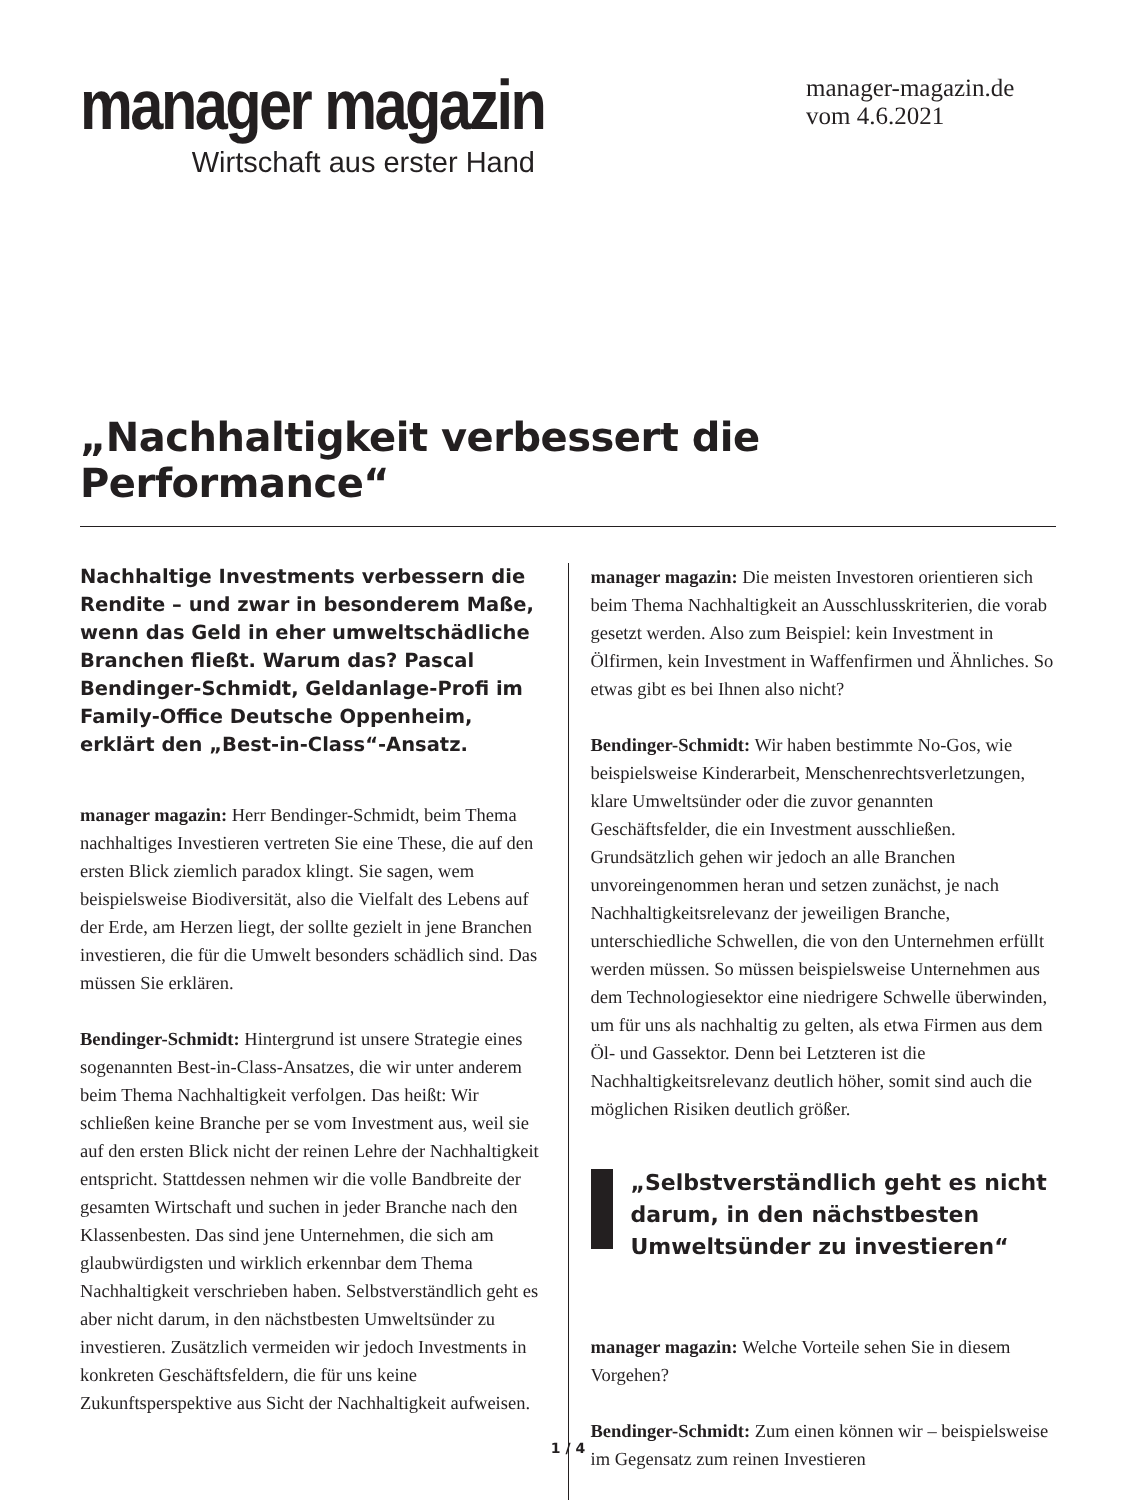manager magazin
Wirtschaft aus erster Hand
manager-magazin.de
vom 4.6.2021
„Nachhaltigkeit verbessert die Performance“
Nachhaltige Investments verbessern die Rendite – und zwar in besonderem Maße, wenn das Geld in eher umweltschädliche Branchen fließt. Warum das? Pascal Bendinger-Schmidt, Geldanlage-Profi im Family-Office Deutsche Oppenheim, erklärt den „Best-in-Class“-Ansatz.
manager magazin: Herr Bendinger-Schmidt, beim Thema nachhaltiges Investieren vertreten Sie eine These, die auf den ersten Blick ziemlich paradox klingt. Sie sagen, wem beispielsweise Biodiversität, also die Vielfalt des Lebens auf der Erde, am Herzen liegt, der sollte gezielt in jene Branchen investieren, die für die Umwelt besonders schädlich sind. Das müssen Sie erklären.
Bendinger-Schmidt: Hintergrund ist unsere Strategie eines sogenannten Best-in-Class-Ansatzes, die wir unter anderem beim Thema Nachhaltigkeit verfolgen. Das heißt: Wir schließen keine Branche per se vom Investment aus, weil sie auf den ersten Blick nicht der reinen Lehre der Nachhaltigkeit entspricht. Stattdessen nehmen wir die volle Bandbreite der gesamten Wirtschaft und suchen in jeder Branche nach den Klassenbesten. Das sind jene Unternehmen, die sich am glaubwürdigsten und wirklich erkennbar dem Thema Nachhaltigkeit verschrieben haben. Selbstverständlich geht es aber nicht darum, in den nächstbesten Umweltsünder zu investieren. Zusätzlich vermeiden wir jedoch Investments in konkreten Geschäftsfeldern, die für uns keine Zukunftsperspektive aus Sicht der Nachhaltigkeit aufweisen.
manager magazin: Die meisten Investoren orientieren sich beim Thema Nachhaltigkeit an Ausschlusskriterien, die vorab gesetzt werden. Also zum Beispiel: kein Investment in Ölfirmen, kein Investment in Waffenfirmen und Ähnliches. So etwas gibt es bei Ihnen also nicht?
Bendinger-Schmidt: Wir haben bestimmte No-Gos, wie beispielsweise Kinderarbeit, Menschenrechtsverletzungen, klare Umweltsünder oder die zuvor genannten Geschäftsfelder, die ein Investment ausschließen. Grundsätzlich gehen wir jedoch an alle Branchen unvoreingenommen heran und setzen zunächst, je nach Nachhaltigkeitsrelevanz der jeweiligen Branche, unterschiedliche Schwellen, die von den Unternehmen erfüllt werden müssen. So müssen beispielsweise Unternehmen aus dem Technologiesektor eine niedrigere Schwelle überwinden, um für uns als nachhaltig zu gelten, als etwa Firmen aus dem Öl- und Gassektor. Denn bei Letzteren ist die Nachhaltigkeitsrelevanz deutlich höher, somit sind auch die möglichen Risiken deutlich größer.
„Selbstverständlich geht es nicht darum, in den nächstbesten Umweltsünder zu investieren“
manager magazin: Welche Vorteile sehen Sie in diesem Vorgehen?
Bendinger-Schmidt: Zum einen können wir – beispielsweise im Gegensatz zum reinen Investieren
1 / 4